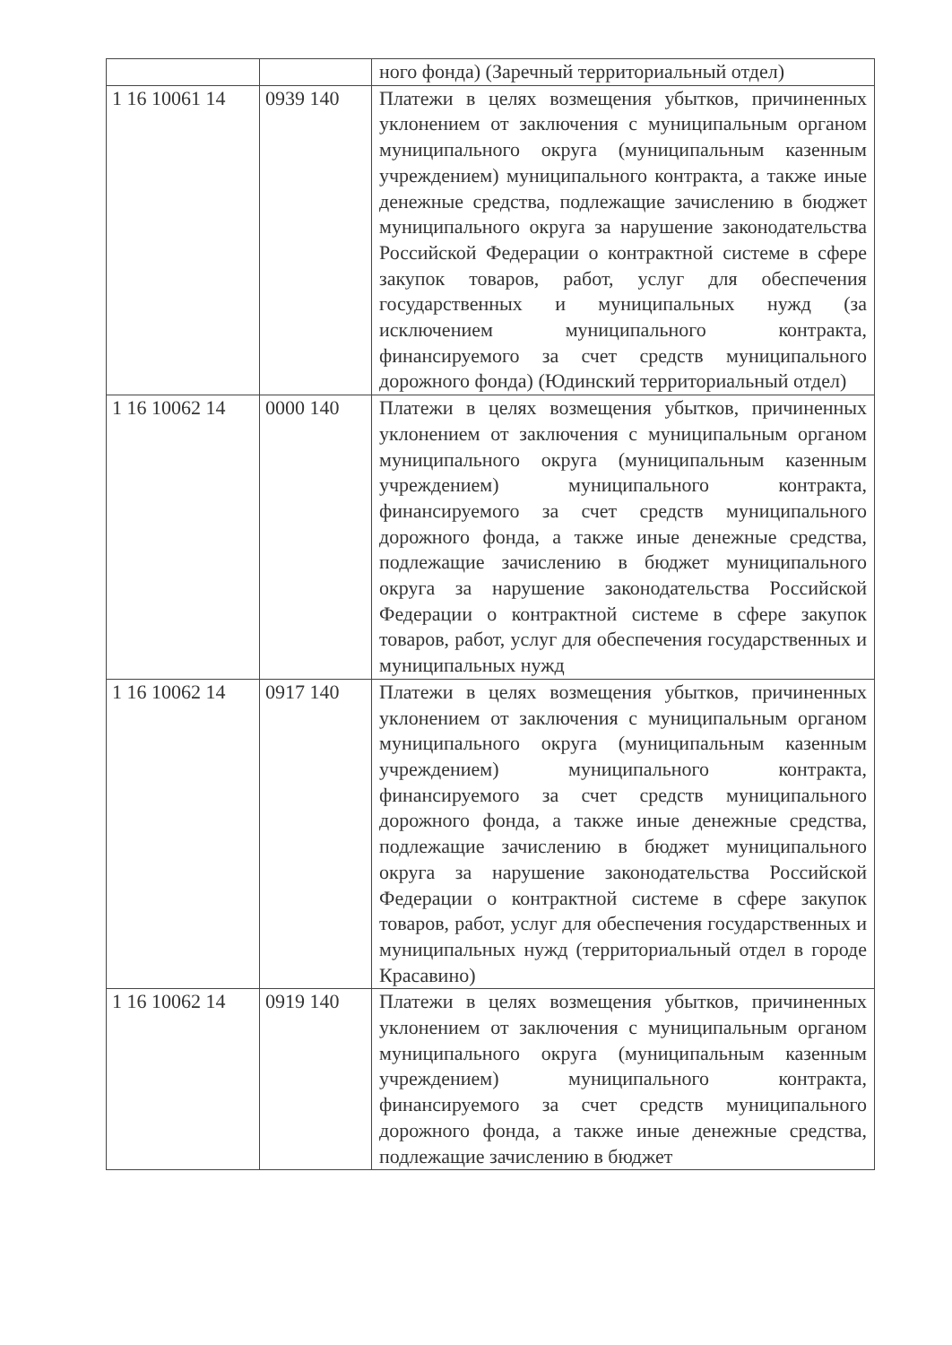| | | ного фонда) (Заречный территориальный отдел) |
| 1 16 10061 14 | 0939 140 | Платежи в целях возмещения убытков, причиненных уклонением от заключения с муниципальным органом муниципального округа (муниципальным казенным учреждением) муниципального контракта, а также иные денежные средства, подлежащие зачислению в бюджет муниципального округа за нарушение законодательства Российской Федерации о контрактной системе в сфере закупок товаров, работ, услуг для обеспечения государственных и муниципальных нужд (за исключением муниципального контракта, финансируемого за счет средств муниципального дорожного фонда) (Юдинский территориальный отдел) |
| 1 16 10062 14 | 0000 140 | Платежи в целях возмещения убытков, причиненных уклонением от заключения с муниципальным органом муниципального округа (муниципальным казенным учреждением) муниципального контракта, финансируемого за счет средств муниципального дорожного фонда, а также иные денежные средства, подлежащие зачислению в бюджет муниципального округа за нарушение законодательства Российской Федерации о контрактной системе в сфере закупок товаров, работ, услуг для обеспечения государственных и муниципальных нужд |
| 1 16 10062 14 | 0917 140 | Платежи в целях возмещения убытков, причиненных уклонением от заключения с муниципальным органом муниципального округа (муниципальным казенным учреждением) муниципального контракта, финансируемого за счет средств муниципального дорожного фонда, а также иные денежные средства, подлежащие зачислению в бюджет муниципального округа за нарушение законодательства Российской Федерации о контрактной системе в сфере закупок товаров, работ, услуг для обеспечения государственных и муниципальных нужд (территориальный отдел в городе Красавино) |
| 1 16 10062 14 | 0919 140 | Платежи в целях возмещения убытков, причиненных уклонением от заключения с муниципальным органом муниципального округа (муниципальным казенным учреждением) муниципального контракта, финансируемого за счет средств муниципального дорожного фонда, а также иные денежные средства, подлежащие зачислению в бюджет |